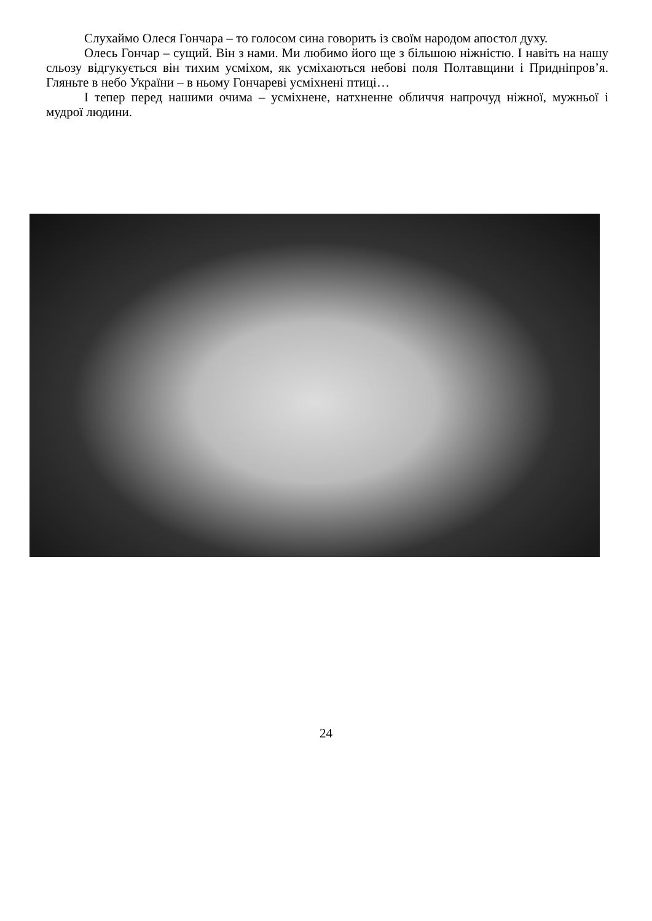Слухаймо Олеся Гончара – то голосом сина говорить із своїм народом апостол духу.
Олесь Гончар – сущий. Він з нами. Ми любимо його ще з більшою ніжністю. І навіть на нашу сльозу відгукується він тихим усміхом, як усміхаються небові поля Полтавщини і Придніпров’я. Гляньте в небо України – в ньому Гончареві усміхнені птиці…
І тепер перед нашими очима – усміхнене, натхненне обличчя напрочуд ніжної, мужньої і мудрої людини.
24